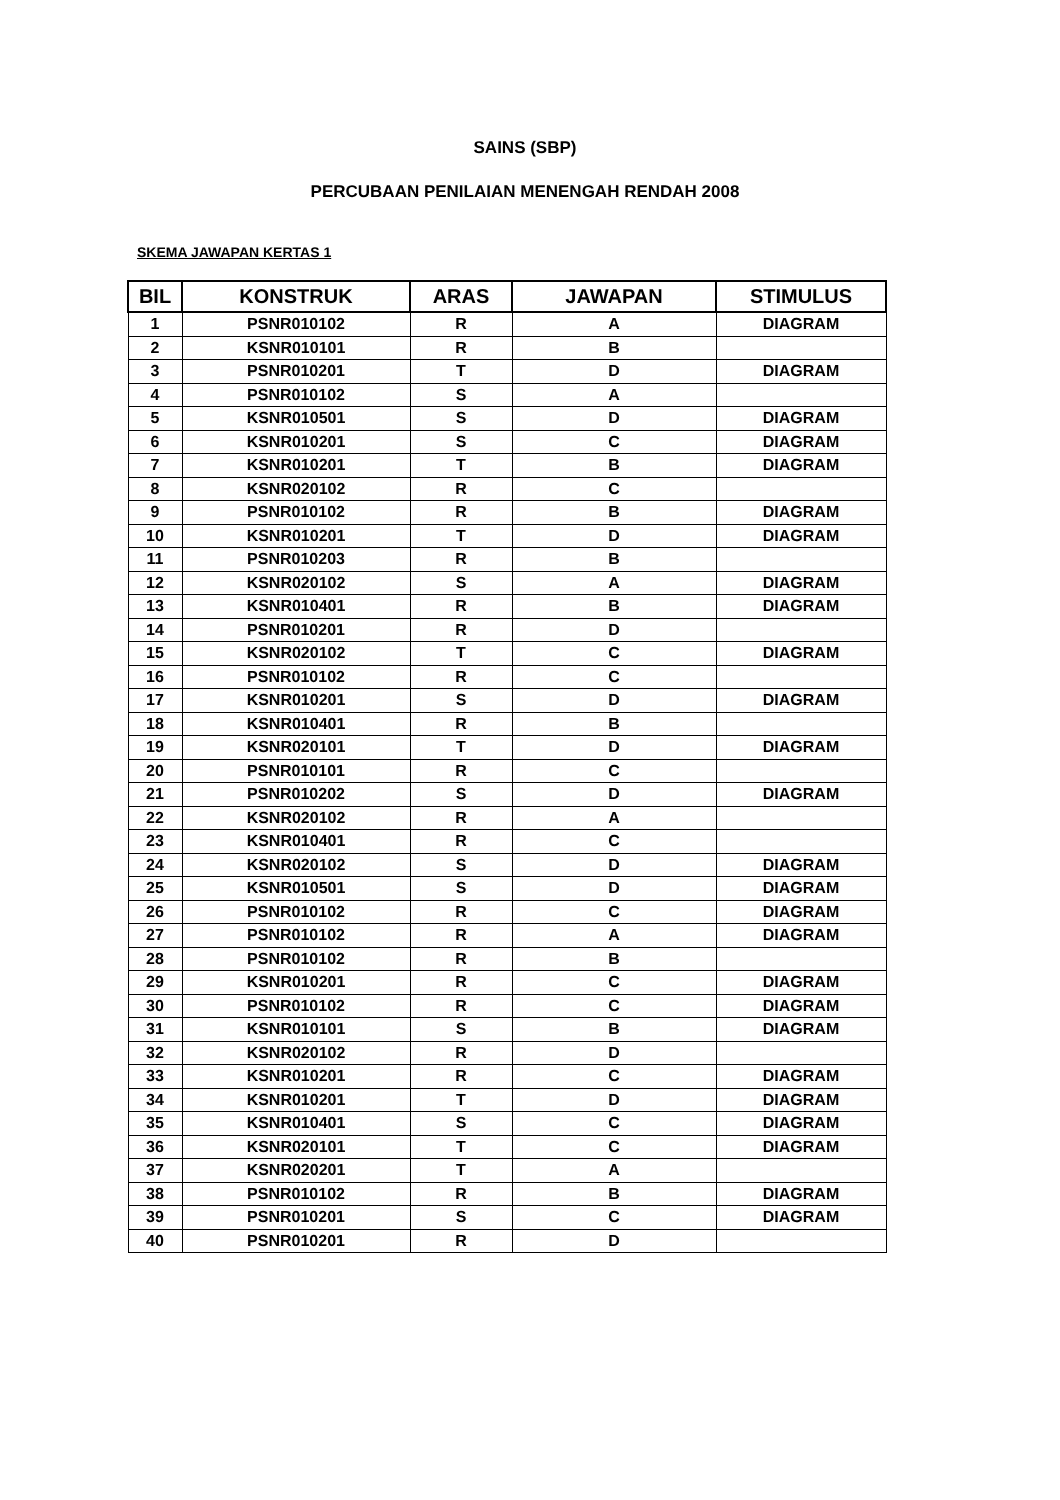SAINS (SBP)
PERCUBAAN PENILAIAN MENENGAH RENDAH 2008
SKEMA JAWAPAN KERTAS 1
| BIL | KONSTRUK | ARAS | JAWAPAN | STIMULUS |
| --- | --- | --- | --- | --- |
| 1 | PSNR010102 | R | A | DIAGRAM |
| 2 | KSNR010101 | R | B | |
| 3 | PSNR010201 | T | D | DIAGRAM |
| 4 | PSNR010102 | S | A | |
| 5 | KSNR010501 | S | D | DIAGRAM |
| 6 | KSNR010201 | S | C | DIAGRAM |
| 7 | KSNR010201 | T | B | DIAGRAM |
| 8 | KSNR020102 | R | C | |
| 9 | PSNR010102 | R | B | DIAGRAM |
| 10 | KSNR010201 | T | D | DIAGRAM |
| 11 | PSNR010203 | R | B | |
| 12 | KSNR020102 | S | A | DIAGRAM |
| 13 | KSNR010401 | R | B | DIAGRAM |
| 14 | PSNR010201 | R | D | |
| 15 | KSNR020102 | T | C | DIAGRAM |
| 16 | PSNR010102 | R | C | |
| 17 | KSNR010201 | S | D | DIAGRAM |
| 18 | KSNR010401 | R | B | |
| 19 | KSNR020101 | T | D | DIAGRAM |
| 20 | PSNR010101 | R | C | |
| 21 | PSNR010202 | S | D | DIAGRAM |
| 22 | KSNR020102 | R | A | |
| 23 | KSNR010401 | R | C | |
| 24 | KSNR020102 | S | D | DIAGRAM |
| 25 | KSNR010501 | S | D | DIAGRAM |
| 26 | PSNR010102 | R | C | DIAGRAM |
| 27 | PSNR010102 | R | A | DIAGRAM |
| 28 | PSNR010102 | R | B | |
| 29 | KSNR010201 | R | C | DIAGRAM |
| 30 | PSNR010102 | R | C | DIAGRAM |
| 31 | KSNR010101 | S | B | DIAGRAM |
| 32 | KSNR020102 | R | D | |
| 33 | KSNR010201 | R | C | DIAGRAM |
| 34 | KSNR010201 | T | D | DIAGRAM |
| 35 | KSNR010401 | S | C | DIAGRAM |
| 36 | KSNR020101 | T | C | DIAGRAM |
| 37 | KSNR020201 | T | A | |
| 38 | PSNR010102 | R | B | DIAGRAM |
| 39 | PSNR010201 | S | C | DIAGRAM |
| 40 | PSNR010201 | R | D | |